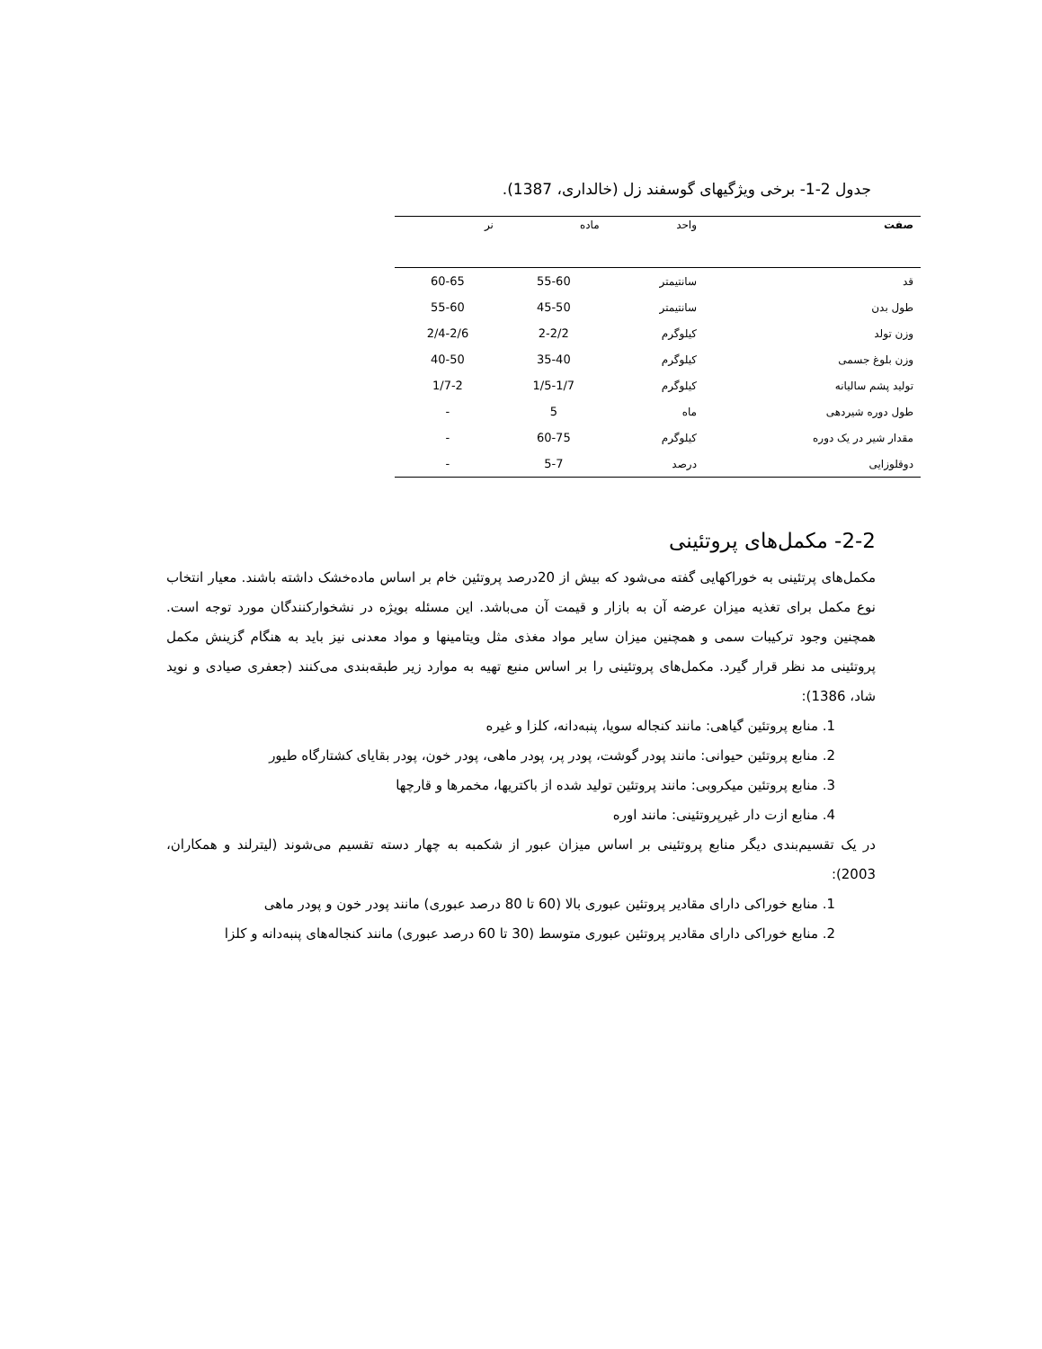جدول 2-1- برخی ویژگیهای گوسفند زل (خالداری، 1387).
| صفت | واحد | ماده | نر |
| --- | --- | --- | --- |
| قد | سانتیمتر | 55-60 | 60-65 |
| طول بدن | سانتیمتر | 45-50 | 55-60 |
| وزن تولد | کیلوگرم | 2-2/2 | 2/4-2/6 |
| وزن بلوغ جسمی | کیلوگرم | 35-40 | 40-50 |
| تولید پشم سالیانه | کیلوگرم | 1/5-1/7 | 1/7-2 |
| طول دوره شیردهی | ماه | 5 | - |
| مقدار شیر در یک دوره | کیلوگرم | 60-75 | - |
| دوقلوزایی | درصد | 5-7 | - |
2-2- مکمل‌های پروتئینی
مکمل‌های پرتئینی به خوراکهایی گفته می‌شود که بیش از 20درصد پروتئین خام بر اساس ماده‌خشک داشته باشند. معیار انتخاب نوع مکمل برای تغذیه میزان عرضه آن به بازار و قیمت آن می‌باشد. این مسئله بویژه در نشخوارکنندگان مورد توجه است. همچنین وجود ترکیبات سمی و همچنین میزان سایر مواد مغذی مثل ویتامینها و مواد معدنی نیز باید به هنگام گزینش مکمل پروتئینی مد نظر قرار گیرد. مکمل‌های پروتئینی را بر اساس منبع تهیه به موارد زیر طبقه‌بندی می‌کنند (جعفری صیادی و نوید شاد، 1386):
1. منابع پروتئین گیاهی: مانند کنجاله سویا، پنبه‌دانه، کلزا و غیره
2. منابع پروتئین حیوانی: مانند پودر گوشت، پودر پر، پودر ماهی، پودر خون، پودر بقایای کشتارگاه طیور
3. منابع پروتئین میکروبی: مانند پروتئین تولید شده از باکتریها، مخمرها و قارچها
4. منابع ازت دار غیرپروتئینی: مانند اوره
در یک تقسیم‌بندی دیگر منابع پروتئینی بر اساس میزان عبور از شکمبه به چهار دسته تقسیم می‌شوند (لیترلند و همکاران، 2003):
1. منابع خوراکی دارای مقادیر پروتئین عبوری بالا (60 تا 80 درصد عبوری) مانند پودر خون و پودر ماهی
2. منابع خوراکی دارای مقادیر پروتئین عبوری متوسط (30 تا 60 درصد عبوری) مانند کنجاله‌های پنبه‌دانه و کلزا